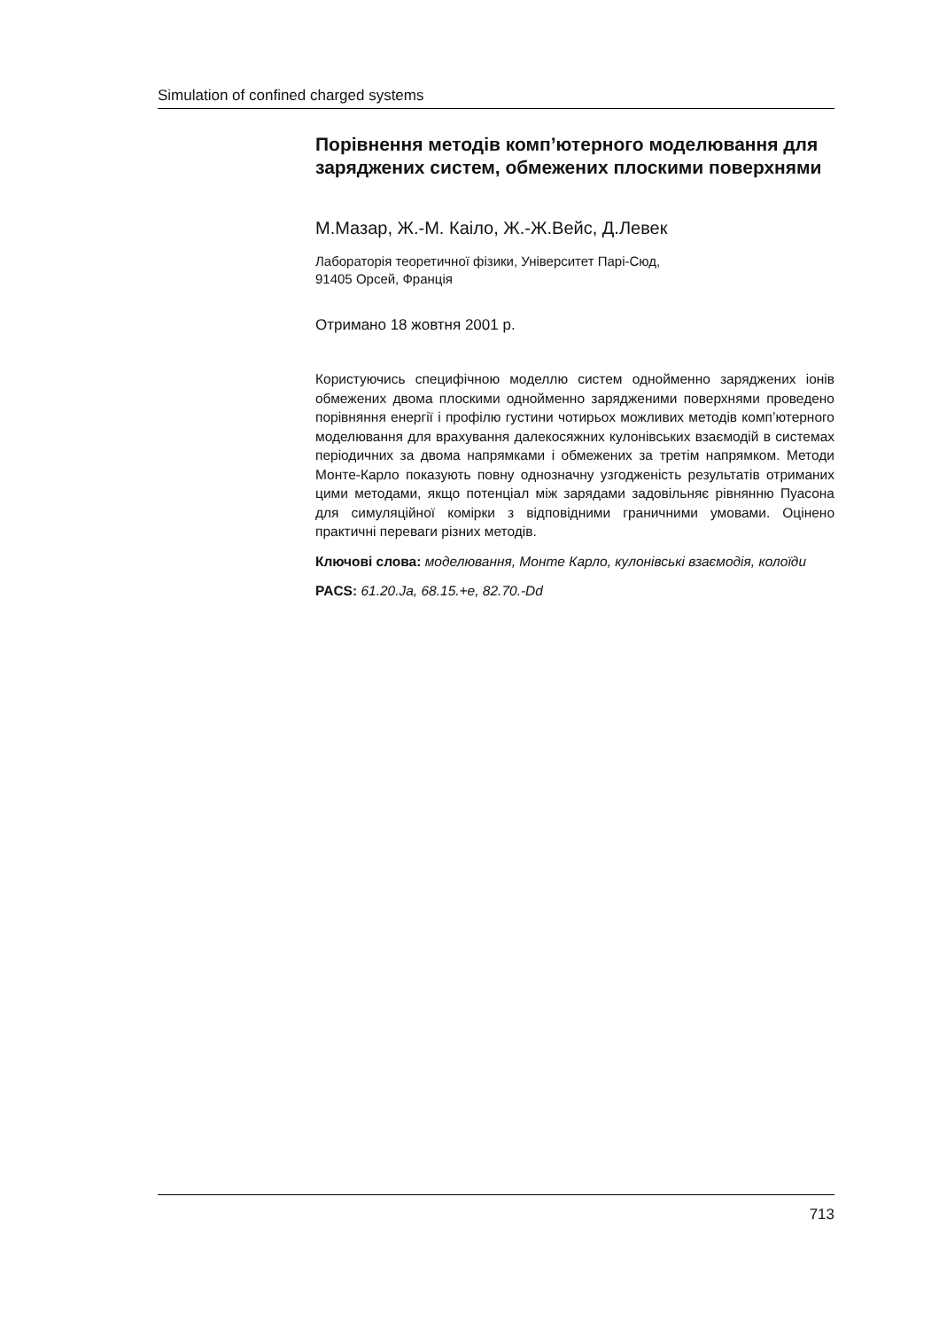Simulation of confined charged systems
Порівнення методів комп’ютерного моделювання для заряджених систем, обмежених плоскими поверхнями
М.Мазар, Ж.-М. Каіло, Ж.-Ж.Вейс, Д.Левек
Лабораторія теоретичної фізики, Університет Парі-Сюд,
91405 Орсей, Франція
Отримано 18 жовтня 2001 р.
Користуючись специфічною моделлю систем однойменно заряджених іонів обмежених двома плоскими однойменно зарядженими поверхнями проведено порівняння енергії і профілю густини чотирьох можливих методів комп’ютерного моделювання для врахування далекосяжних кулонівських взаємодій в системах періодичних за двома напрямками і обмежених за третім напрямком. Методи Монте-Карло показують повну однозначну узгодженість результатів отриманих цими методами, якщо потенціал між зарядами задовільняє рівнянню Пуасона для симуляційної комірки з відповідними граничними умовами. Оцінено практичні переваги різних методів.
Ключові слова: моделювання, Монте Карло, кулонівські взаємодія, колоїди
PACS: 61.20.Ja, 68.15.+e, 82.70.-Dd
713